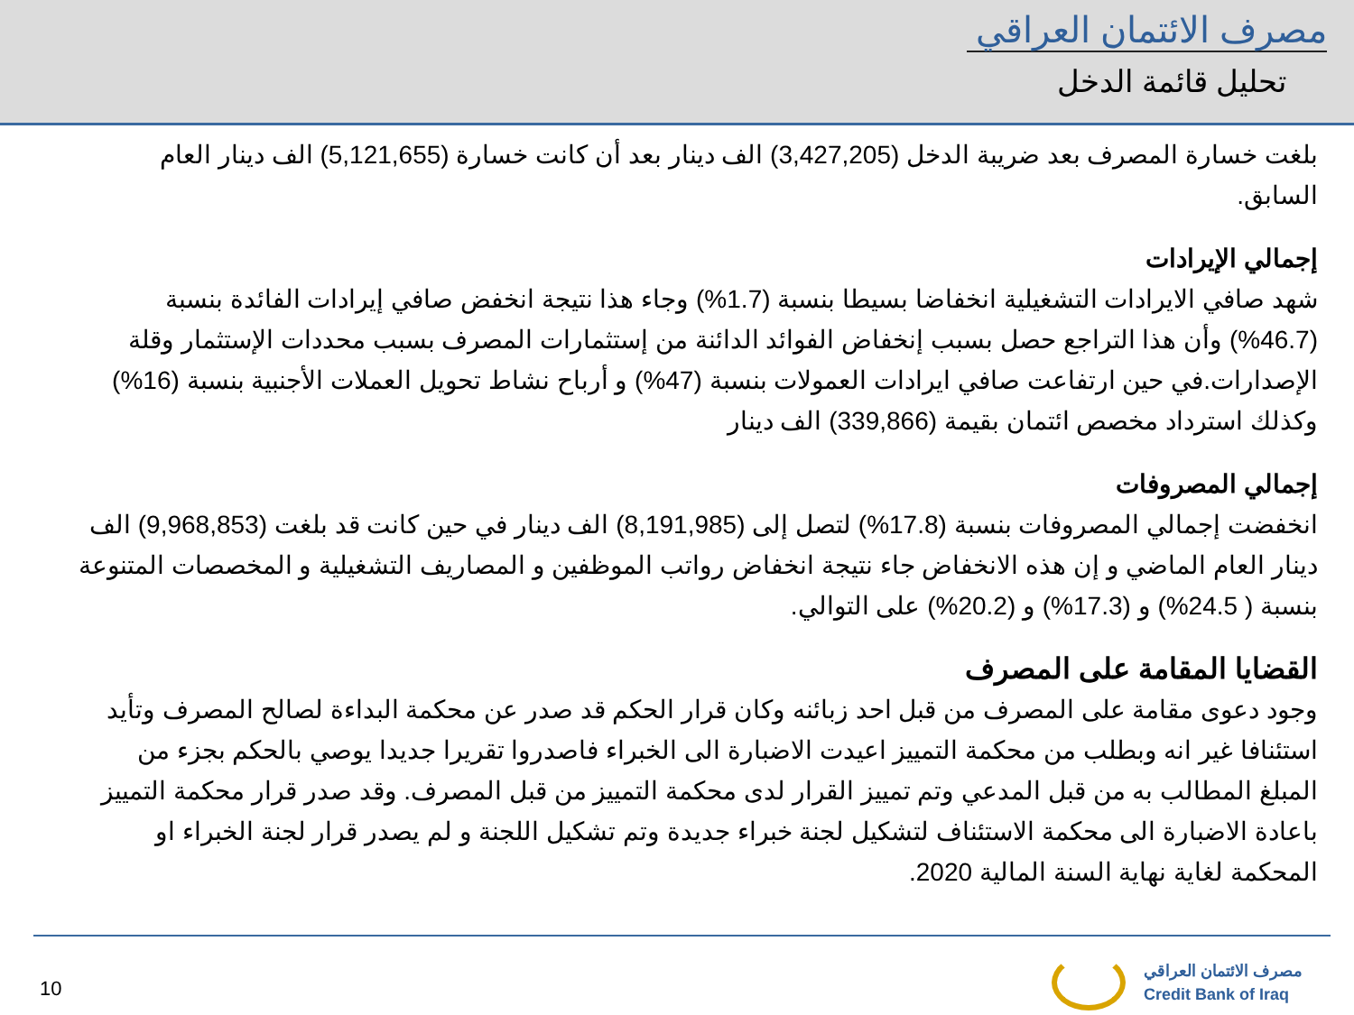مصرف الائتمان العراقي
تحليل قائمة الدخل
بلغت خسارة المصرف بعد ضريبة الدخل (3,427,205) الف دينار بعد أن كانت خسارة (5,121,655) الف دينار العام السابق.
إجمالي الإيرادات
شهد صافي الايرادات التشغيلية انخفاضا بسيطا بنسبة (1.7%) وجاء هذا نتيجة انخفض صافي إيرادات الفائدة بنسبة (46.7%) وأن هذا التراجع حصل بسبب إنخفاض الفوائد الدائنة من إستثمارات المصرف بسبب محددات الإستثمار وقلة الإصدارات.في حين ارتفاعت صافي ايرادات العمولات بنسبة (47%) و أرباح نشاط تحويل العملات الأجنبية بنسبة (16%) وكذلك استرداد مخصص ائتمان بقيمة (339,866) الف دينار
إجمالي المصروفات
انخفضت إجمالي المصروفات بنسبة (17.8%) لتصل إلى (8,191,985) الف دينار في حين كانت قد بلغت (9,968,853) الف دينار العام الماضي و إن هذه الانخفاض جاء نتيجة انخفاض رواتب الموظفين و المصاريف التشغيلية و المخصصات المتنوعة بنسبة ( 24.5%) و (17.3%) و (20.2%) على التوالي.
القضايا المقامة على المصرف
وجود دعوى مقامة على المصرف من قبل احد زبائنه وكان قرار الحكم قد صدر عن محكمة البداءة لصالح المصرف وتأيد استئنافا غير انه وبطلب من محكمة التمييز اعيدت الاضبارة الى الخبراء فاصدروا تقريرا جديدا يوصي بالحكم بجزء من المبلغ المطالب به من قبل المدعي وتم تمييز القرار لدى محكمة التمييز من قبل المصرف. وقد صدر قرار محكمة التمييز باعادة الاضبارة الى محكمة الاستئناف لتشكيل لجنة خبراء جديدة وتم تشكيل اللجنة و لم يصدر قرار لجنة الخبراء او المحكمة لغاية نهاية السنة المالية 2020.
10
مصرف الائتمان العراقي
Credit Bank of Iraq